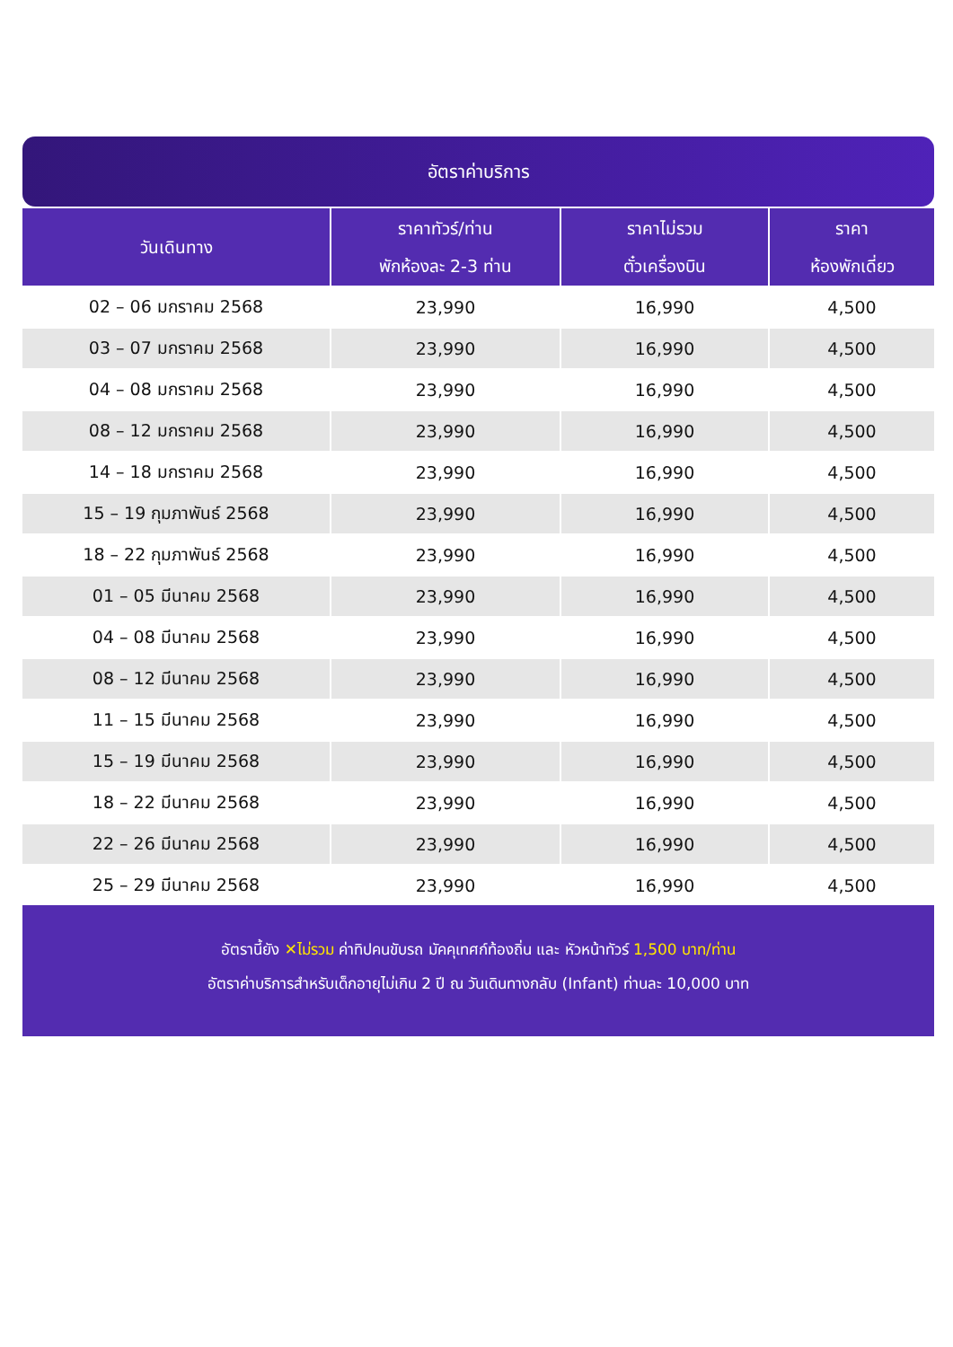อัตราค่าบริการ
| วันเดินทาง | ราคาทัวร์/ท่าน พักห้องละ 2-3 ท่าน | ราคาไม่รวม ตั๋วเครื่องบิน | ราคา ห้องพักเดี่ยว |
| --- | --- | --- | --- |
| 02 – 06 มกราคม 2568 | 23,990 | 16,990 | 4,500 |
| 03 – 07 มกราคม 2568 | 23,990 | 16,990 | 4,500 |
| 04 – 08 มกราคม 2568 | 23,990 | 16,990 | 4,500 |
| 08 – 12 มกราคม 2568 | 23,990 | 16,990 | 4,500 |
| 14 – 18 มกราคม 2568 | 23,990 | 16,990 | 4,500 |
| 15 – 19 กุมภาพันธ์ 2568 | 23,990 | 16,990 | 4,500 |
| 18 – 22 กุมภาพันธ์ 2568 | 23,990 | 16,990 | 4,500 |
| 01 – 05 มีนาคม 2568 | 23,990 | 16,990 | 4,500 |
| 04 – 08 มีนาคม 2568 | 23,990 | 16,990 | 4,500 |
| 08 – 12 มีนาคม 2568 | 23,990 | 16,990 | 4,500 |
| 11 – 15 มีนาคม 2568 | 23,990 | 16,990 | 4,500 |
| 15 – 19 มีนาคม 2568 | 23,990 | 16,990 | 4,500 |
| 18 – 22 มีนาคม 2568 | 23,990 | 16,990 | 4,500 |
| 22 – 26 มีนาคม 2568 | 23,990 | 16,990 | 4,500 |
| 25 – 29 มีนาคม 2568 | 23,990 | 16,990 | 4,500 |
อัตรานี้ยัง ✕ไม่รวม ค่าทิปคนขับรถ มัคคุเทศก์ท้องถิ่น และ หัวหน้าทัวร์ 1,500 บาท/ท่าน
อัตราค่าบริการสำหรับเด็กอายุไม่เกิน 2 ปี ณ วันเดินทางกลับ (Infant) ท่านละ 10,000 บาท